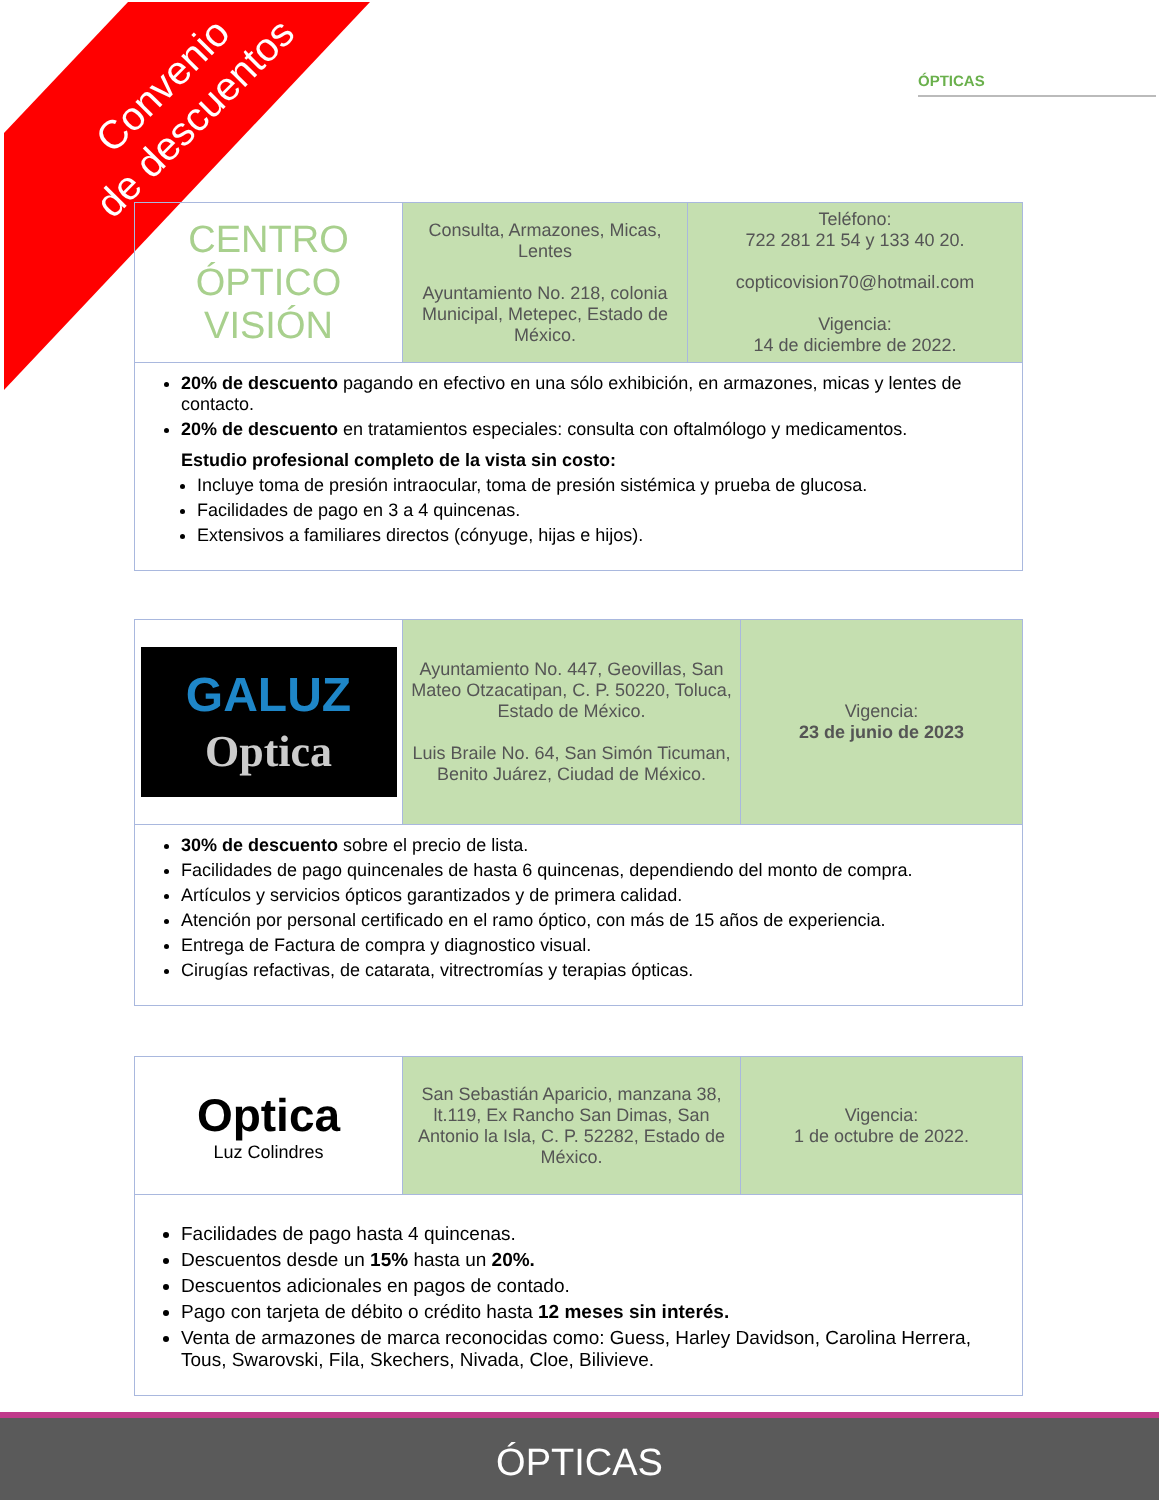Convenio
de descuentos
ÓPTICAS
| CENTRO ÓPTICO VISIÓN | Consulta, Armazones, Micas, Lentes Ayuntamiento No. 218, colonia Municipal, Metepec, Estado de México. | Teléfono: 722 281 21 54 y 133 40 20. copticovision70@hotmail.com Vigencia: 14 de diciembre de 2022. |
| 20% de descuento pagando en efectivo en una sólo exhibición, en armazones, micas y lentes de contacto. 20% de descuento en tratamientos especiales: consulta con oftalmólogo y medicamentos. Estudio profesional completo de la vista sin costo: Incluye toma de presión intraocular, toma de presión sistémica y prueba de glucosa. Facilidades de pago en 3 a 4 quincenas. Extensivos a familiares directos (cónyuge, hijas e hijos). | | |
| GALUZ Optica | Ayuntamiento No. 447, Geovillas, San Mateo Otzacatipan, C. P. 50220, Toluca, Estado de México. Luis Braile No. 64, San Simón Ticuman, Benito Juárez, Ciudad de México. | Vigencia: 23 de junio de 2023 |
| 30% de descuento sobre el precio de lista. Facilidades de pago quincenales de hasta 6 quincenas, dependiendo del monto de compra. Artículos y servicios ópticos garantizados y de primera calidad. Atención por personal certificado en el ramo óptico, con más de 15 años de experiencia. Entrega de Factura de compra y diagnostico visual. Cirugías refactivas, de catarata, vitrectromías y terapias ópticas. | | |
| Optica Luz Colindres | San Sebastián Aparicio, manzana 38, lt.119, Ex Rancho San Dimas, San Antonio la Isla, C. P. 52282, Estado de México. | Vigencia: 1 de octubre de 2022. |
| Facilidades de pago hasta 4 quincenas. Descuentos desde un 15% hasta un 20%. Descuentos adicionales en pagos de contado. Pago con tarjeta de débito o crédito hasta 12 meses sin interés. Venta de armazones de marca reconocidas como: Guess, Harley Davidson, Carolina Herrera, Tous, Swarovski, Fila, Skechers, Nivada, Cloe, Bilivieve. | | |
ÓPTICAS